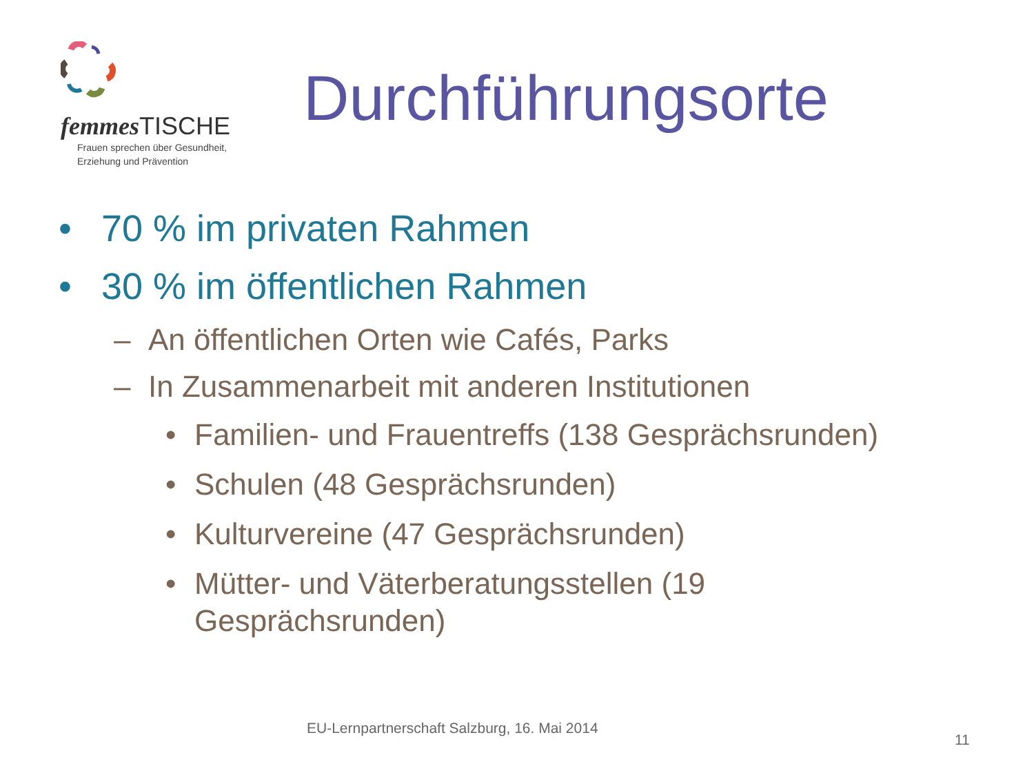femmes TISCHE
Frauen sprechen über Gesundheit,
Erziehung und Prävention
Durchführungsorte
• 70 % im privaten Rahmen
• 30 % im öffentlichen Rahmen
– An öffentlichen Orten wie Cafés, Parks
– In Zusammenarbeit mit anderen Institutionen
• Familien- und Frauentreffs (138 Gesprächsrunden)
• Schulen (48 Gesprächsrunden)
• Kulturvereine (47 Gesprächsrunden)
• Mütter- und Väterberatungsstellen (19
Gesprächsrunden)
EU-Lernpartnerschaft Salzburg, 16. Mai 2014
11